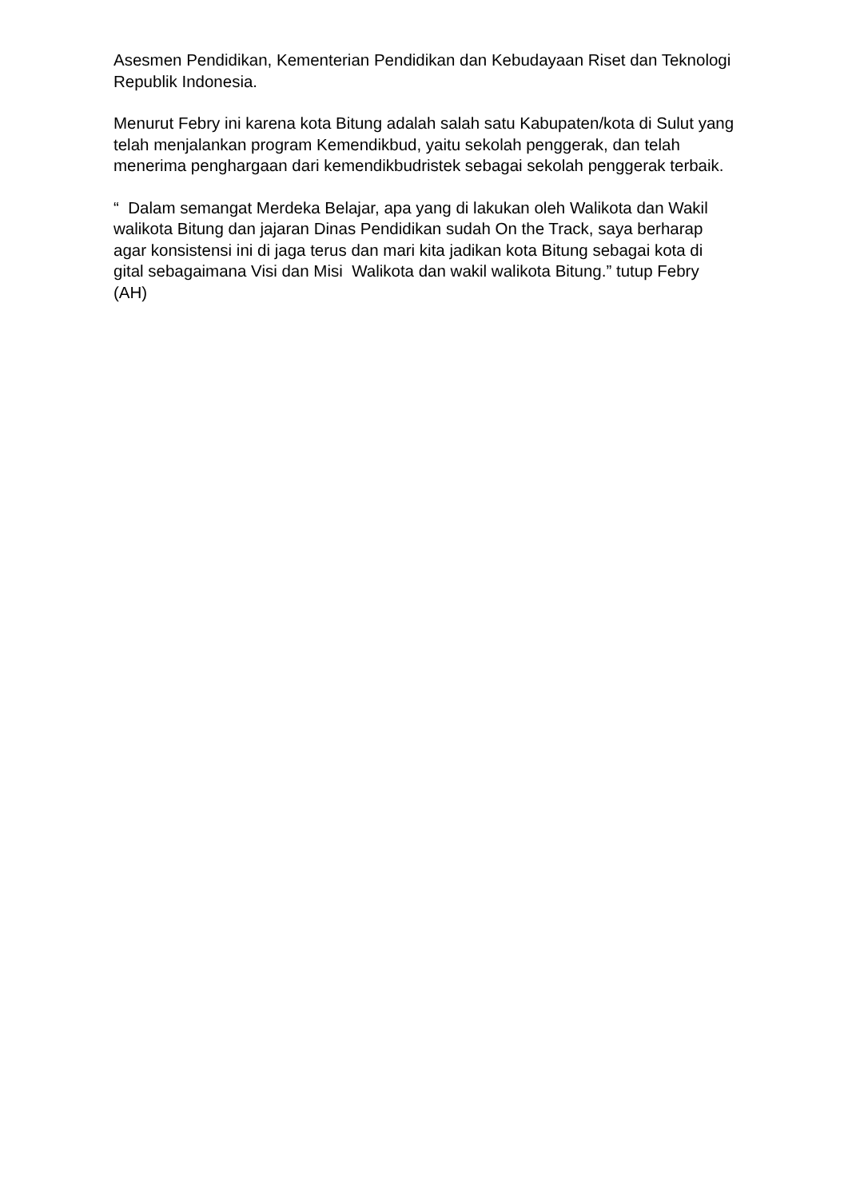Asesmen Pendidikan, Kementerian Pendidikan dan Kebudayaan Riset dan Teknologi Republik Indonesia.
Menurut Febry ini karena kota Bitung adalah salah satu Kabupaten/kota di Sulut yang telah menjalankan program Kemendikbud, yaitu sekolah penggerak, dan telah menerima penghargaan dari kemendikbudristek sebagai sekolah penggerak terbaik.
“ Dalam semangat Merdeka Belajar, apa yang di lakukan oleh Walikota dan Wakil walikota Bitung dan jajaran Dinas Pendidikan sudah On the Track, saya berharap agar konsistensi ini di jaga terus dan mari kita jadikan kota Bitung sebagai kota di gital sebagaimana Visi dan Misi Walikota dan wakil walikota Bitung.” tutup Febry (AH)